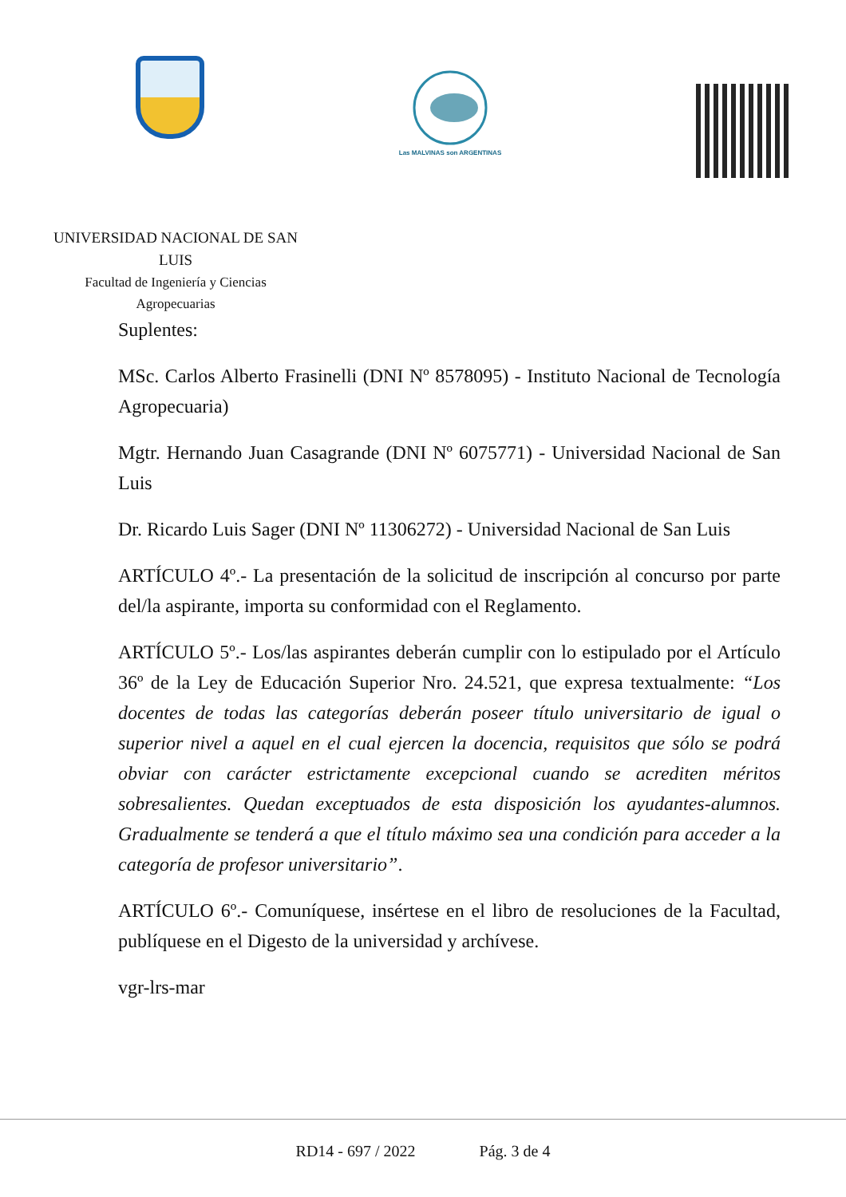Las MALVINAS son ARGENTINAS
UNIVERSIDAD NACIONAL DE SAN LUIS
Facultad de Ingeniería y Ciencias
Agropecuarias
Suplentes:
MSc. Carlos Alberto Frasinelli (DNI Nº 8578095) - Instituto Nacional de Tecnología Agropecuaria)
Mgtr. Hernando Juan Casagrande (DNI Nº 6075771) - Universidad Nacional de San Luis
Dr. Ricardo Luis Sager (DNI Nº 11306272) - Universidad Nacional de San Luis
ARTÍCULO 4º.- La presentación de la solicitud de inscripción al concurso por parte del/la aspirante, importa su conformidad con el Reglamento.
ARTÍCULO 5º.- Los/las aspirantes deberán cumplir con lo estipulado por el Artículo 36º de la Ley de Educación Superior Nro. 24.521, que expresa textualmente: “Los docentes de todas las categorías deberán poseer título universitario de igual o superior nivel a aquel en el cual ejercen la docencia, requisitos que sólo se podrá obviar con carácter estrictamente excepcional cuando se acrediten méritos sobresalientes. Quedan exceptuados de esta disposición los ayudantes-alumnos. Gradualmente se tenderá a que el título máximo sea una condición para acceder a la categoría de profesor universitario”.
ARTÍCULO 6º.- Comuníquese, insértese en el libro de resoluciones de la Facultad, publíquese en el Digesto de la universidad y archívese.
vgr-lrs-mar
RD14 - 697 / 2022 Pág. 3 de 4